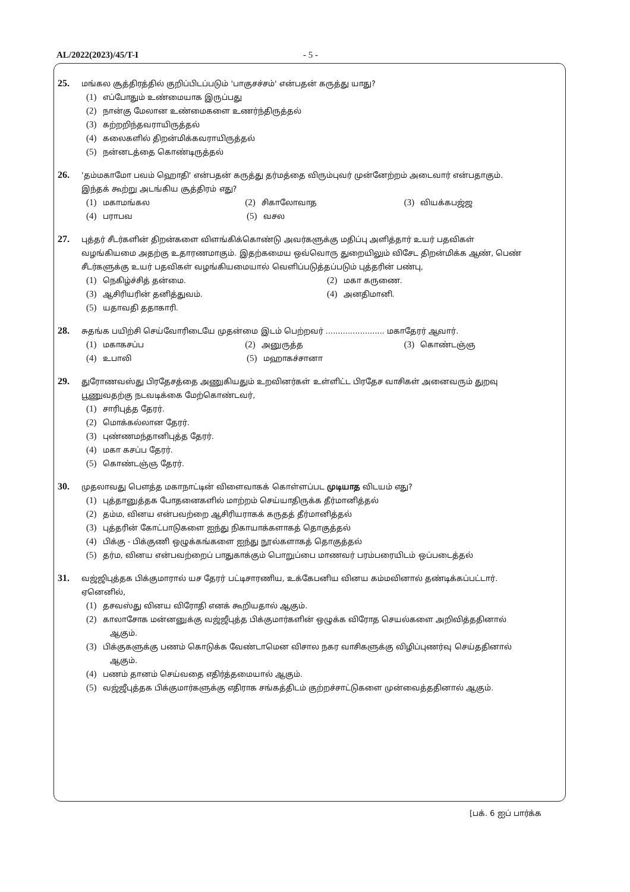AL/2022(2023)/45/T-I - 5 -
25. மங்கல சூத்திரத்தில் குறிப்பிடப்படும் 'பாகுசச்சம்' என்பதன் கருத்து யாது?
(1) எப்போதும் உண்மையாக இருப்பது
(2) நான்கு மேலான உண்மைகளை உணர்ந்திருத்தல்
(3) கற்றறிந்தவராயிருத்தல்
(4) கலைகளில் திறன்மிக்கவராயிருத்தல்
(5) நன்னடத்தை கொண்டிருத்தல்
26. 'தம்மகாமோ பவம் ஹொதி' என்பதன் கருத்து தர்மத்தை விரும்புவர் முன்னேற்றம் அடைவார் என்பதாகும்.
இந்தக் கூற்று அடங்கிய சூத்திரம் எது?
(1) மகாமங்கல
(2) சிகாலோவாத
(3) வியக்கபஜ்ஜ
(4) பராபவ
(5) வசல
27. புத்தர் சீடர்களின் திறன்களை விளங்கிக்கொண்டு அவர்களுக்கு மதிப்பு அளித்தார் உயர் பதவிகள்
வழங்கியமை அதற்கு உதாரணமாகும். இதற்கமைய ஒவ்வொரு துறையிலும் விசேட திறன்மிக்க ஆண், பெண் சீடர்களுக்கு உயர் பதவிகள் வழங்கியமையால் வெளிப்படுத்தப்படும் புத்தரின் பண்பு,
(1) நெகிழ்ச்சித் தன்மை.
(2) மகா கருணை.
(3) ஆசிரியரின் தனித்துவம்.
(4) அனதிமானி.
(5) யதாவதி ததாகாரி.
28. சுதங்க பயிற்சி செய்வோரிடையே முதன்மை இடம் பெற்றவர் ........................ மகாதேரர் ஆவார்.
(1) மகாகசப்ப
(2) அனுருத்த
(3) கொண்டஞ்ஞ
(4) உபாலி
(5) மஹாகச்சானா
29. துரோணவஸ்து பிரதேசத்தை அணுகியதும் உறவினர்கள் உள்ளிட்ட பிரதேச வாசிகள் அனைவரும் துறவு
பூணுவதற்கு நடவடிக்கை மேற்கொண்டவர்,
(1) சாரிபுத்த தேரர்.
(2) மொக்கல்லான தேரர்.
(3) புண்ணமந்தானிபுத்த தேரர்.
(4) மகா கசப்ப தேரர்.
(5) கொண்டஞ்ஞ தேரர்.
30. முதலாவது பௌத்த மகாநாட்டின் விளைவாகக் கொள்ளப்பட முடியாத விடயம் எது?
(1) புத்தானுத்தக போதனைகளில் மாற்றம் செய்யாதிருக்க தீர்மானித்தல்
(2) தம்ம, வினய என்பவற்றை ஆசிரியராகக் கருதத் தீர்மானித்தல்
(3) புத்தரின் கோட்பாடுகளை ஐந்து நிகாயாக்களாகத் தொகுத்தல்
(4) பிக்கு - பிக்குணி ஒழுக்கங்களை ஐந்து நூல்களாகத் தொகுத்தல்
(5) தர்ம, வினய என்பவற்றைப் பாதுகாக்கும் பொறுப்பை மாணவர் பரம்பரையிடம் ஒப்படைத்தல்
31. வஜ்ஜிபுத்தக பிக்குமாரால் யச தேரர் பட்டிசாரணிய, உக்கேபனிய வினய கம்மவினால் தண்டிக்கப்பட்டார்.
ஏனெனில்,
(1) தசவஸ்து வினய விரோதி எனக் கூறியதால் ஆகும்.
(2) காலாசோக மன்னனுக்கு வஜ்ஜீபுத்த பிக்குமார்களின் ஒழுக்க விரோத செயல்களை அறிவித்ததினால்
ஆகும்.
(3) பிக்குகளுக்கு பணம் கொடுக்க வேண்டாமென விசால நகர வாசிகளுக்கு விழிப்புணர்வு செய்ததினால்
ஆகும்.
(4) பணம் தானம் செய்வதை எதிர்த்தமையால் ஆகும்.
(5) வஜ்ஜீபுத்தக பிக்குமார்களுக்கு எதிராக சங்கத்திடம் குற்றச்சாட்டுகளை முன்வைத்ததினால் ஆகும்.
[பக். 6 ஐப் பார்க்க